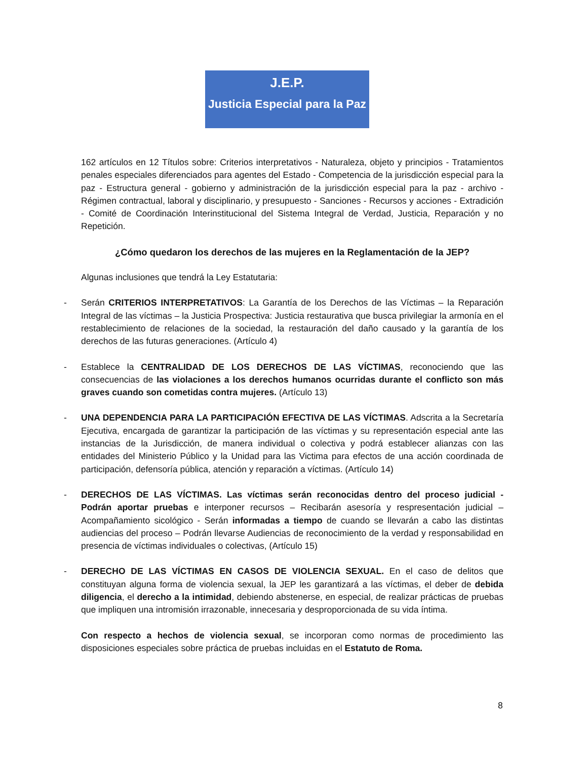J.E.P.
Justicia Especial para la Paz
162 artículos en 12 Títulos sobre: Criterios interpretativos - Naturaleza, objeto y principios - Tratamientos penales especiales diferenciados para agentes del Estado - Competencia de la jurisdicción especial para la paz - Estructura general - gobierno y administración de la jurisdicción especial para la paz - archivo - Régimen contractual, laboral y disciplinario, y presupuesto - Sanciones - Recursos y acciones - Extradición - Comité de Coordinación Interinstitucional del Sistema Integral de Verdad, Justicia, Reparación y no Repetición.
¿Cómo quedaron los derechos de las mujeres en la Reglamentación de la JEP?
Algunas inclusiones que tendrá la Ley Estatutaria:
- Serán CRITERIOS INTERPRETATIVOS: La Garantía de los Derechos de las Víctimas – la Reparación Integral de las víctimas – la Justicia Prospectiva: Justicia restaurativa que busca privilegiar la armonía en el restablecimiento de relaciones de la sociedad, la restauración del daño causado y la garantía de los derechos de las futuras generaciones. (Artículo 4)
- Establece la CENTRALIDAD DE LOS DERECHOS DE LAS VÍCTIMAS, reconociendo que las consecuencias de las violaciones a los derechos humanos ocurridas durante el conflicto son más graves cuando son cometidas contra mujeres. (Artículo 13)
- UNA DEPENDENCIA PARA LA PARTICIPACIÓN EFECTIVA DE LAS VÍCTIMAS. Adscrita a la Secretaría Ejecutiva, encargada de garantizar la participación de las víctimas y su representación especial ante las instancias de la Jurisdicción, de manera individual o colectiva y podrá establecer alianzas con las entidades del Ministerio Público y la Unidad para las Victima para efectos de una acción coordinada de participación, defensoría pública, atención y reparación a víctimas. (Artículo 14)
- DERECHOS DE LAS VÍCTIMAS. Las víctimas serán reconocidas dentro del proceso judicial - Podrán aportar pruebas e interponer recursos – Recibarán asesoría y respresentación judicial – Acompañamiento sicológico - Serán informadas a tiempo de cuando se llevarán a cabo las distintas audiencias del proceso – Podrán llevarse Audiencias de reconocimiento de la verdad y responsabilidad en presencia de víctimas individuales o colectivas, (Artículo 15)
- DERECHO DE LAS VÍCTIMAS EN CASOS DE VIOLENCIA SEXUAL. En el caso de delitos que constituyan alguna forma de violencia sexual, la JEP les garantizará a las víctimas, el deber de debida diligencia, el derecho a la intimidad, debiendo abstenerse, en especial, de realizar prácticas de pruebas que impliquen una intromisión irrazonable, innecesaria y desproporcionada de su vida íntima.
Con respecto a hechos de violencia sexual, se incorporan como normas de procedimiento las disposiciones especiales sobre práctica de pruebas incluidas en el Estatuto de Roma.
8